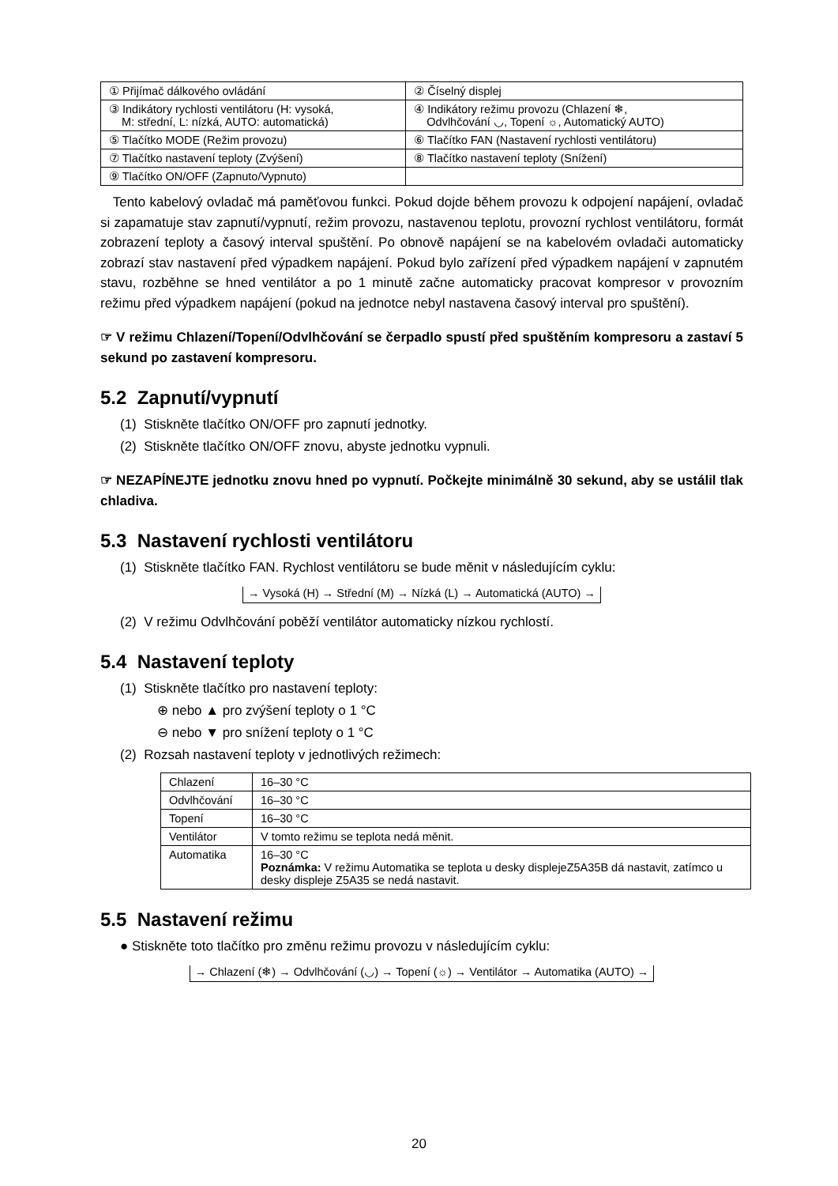| ① Přijímač dálkového ovládání | ② Číselný displej |
| ③ Indikátory rychlosti ventilátoru (H: vysoká, M: střední, L: nízká, AUTO: automatická) | ④ Indikátory režimu provozu (Chlazení ❄, Odvlhčování ◡, Topení ☼, Automatický AUTO) |
| ⑤ Tlačítko MODE (Režim provozu) | ⑥ Tlačítko FAN (Nastavení rychlosti ventilátoru) |
| ⑦ Tlačítko nastavení teploty (Zvýšení) | ⑧ Tlačítko nastavení teploty (Snížení) |
| ⑨ Tlačítko ON/OFF (Zapnuto/Vypnuto) | |
Tento kabelový ovladač má paměťovou funkci. Pokud dojde během provozu k odpojení napájení, ovladač si zapamatuje stav zapnutí/vypnutí, režim provozu, nastavenou teplotu, provozní rychlost ventilátoru, formát zobrazení teploty a časový interval spuštění. Po obnově napájení se na kabelovém ovladači automaticky zobrazí stav nastavení před výpadkem napájení. Pokud bylo zařízení před výpadkem napájení v zapnutém stavu, rozběhne se hned ventilátor a po 1 minutě začne automaticky pracovat kompresor v provozním režimu před výpadkem napájení (pokud na jednotce nebyl nastavena časový interval pro spuštění).
☞ V režimu Chlazení/Topení/Odvlhčování se čerpadlo spustí před spuštěním kompresoru a zastaví 5 sekund po zastavení kompresoru.
5.2 Zapnutí/vypnutí
(1) Stiskněte tlačítko ON/OFF pro zapnutí jednotky.
(2) Stiskněte tlačítko ON/OFF znovu, abyste jednotku vypnuli.
☞ NEZAPÍNEJTE jednotku znovu hned po vypnutí. Počkejte minimálně 30 sekund, aby se ustálil tlak chladiva.
5.3 Nastavení rychlosti ventilátoru
(1) Stiskněte tlačítko FAN. Rychlost ventilátoru se bude měnit v následujícím cyklu:
→ Vysoká (H) → Střední (M) → Nízká (L) → Automatická (AUTO) →
(2) V režimu Odvlhčování poběží ventilátor automaticky nízkou rychlostí.
5.4 Nastavení teploty
(1) Stiskněte tlačítko pro nastavení teploty:
⊕ nebo ▲ pro zvýšení teploty o 1 °C
⊖ nebo ▼ pro snížení teploty o 1 °C
(2) Rozsah nastavení teploty v jednotlivých režimech:
| Chlazení | 16–30 °C |
| Odvlhčování | 16–30 °C |
| Topení | 16–30 °C |
| Ventilátor | V tomto režimu se teplota nedá měnit. |
| Automatika | 16–30 °C Poznámka: V režimu Automatika se teplota u desky displejeZ5A35B dá nastavit, zatímco u desky displeje Z5A35 se nedá nastavit. |
5.5 Nastavení režimu
● Stiskněte toto tlačítko pro změnu režimu provozu v následujícím cyklu:
→ Chlazení (❄) → Odvlhčování (◡) → Topení (☼) → Ventilátor → Automatika (AUTO) →
20